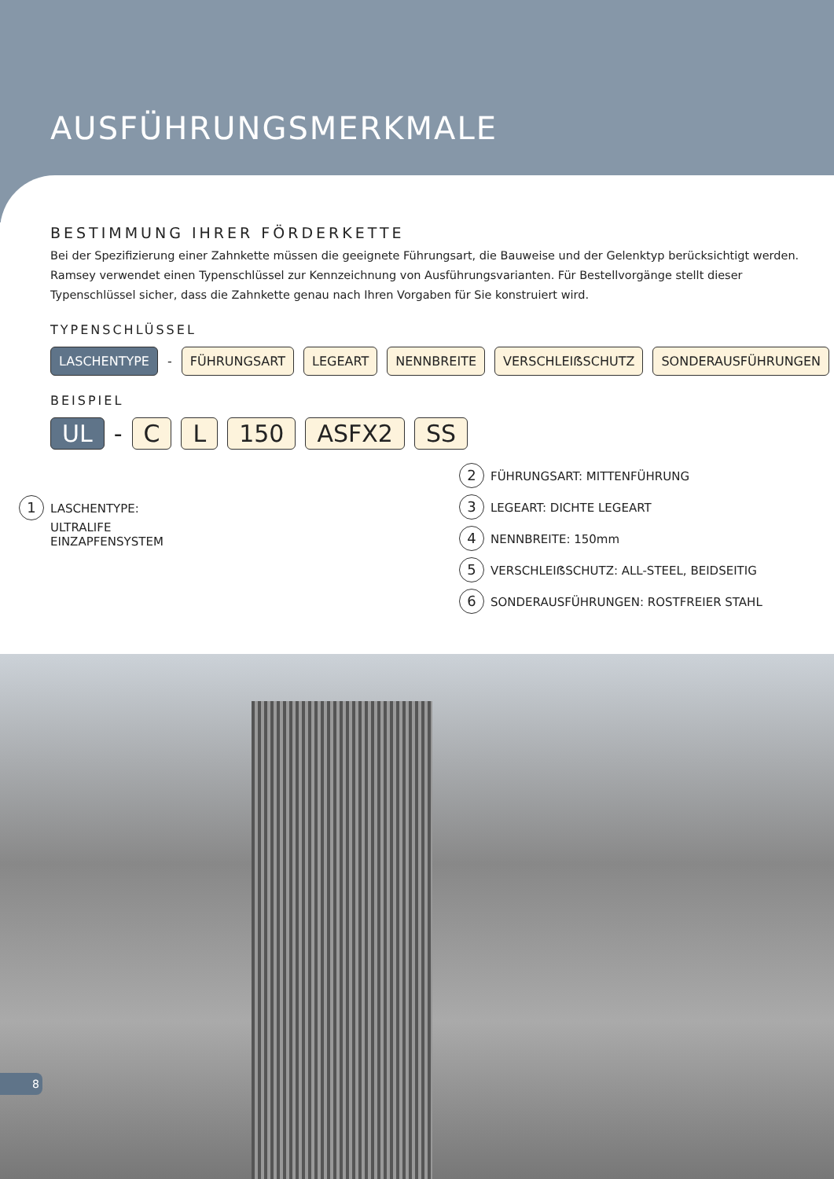AUSFÜHRUNGSMERKMALE
BESTIMMUNG IHRER FÖRDERKETTE
Bei der Spezifizierung einer Zahnkette müssen die geeignete Führungsart, die Bauweise und der Gelenktyp berücksichtigt werden. Ramsey verwendet einen Typenschlüssel zur Kennzeichnung von Ausführungsvarianten. Für Bestellvorgänge stellt dieser Typenschlüssel sicher, dass die Zahnkette genau nach Ihren Vorgaben für Sie konstruiert wird.
TYPENSCHLÜSSEL
LASCHENTYPE - FÜHRUNGSART LEGEART NENNBREITE VERSCHLEIẞSCHUTZ SONDERAUSFÜHRUNGEN
BEISPIEL
UL - C L 150 ASFX2 SS
1 LASCHENTYPE:
ULTRALIFE
EINZAPFENSYSTEM
2 FÜHRUNGSART: MITTENFÜHRUNG
3 LEGEART: DICHTE LEGEART
4 NENNBREITE: 150mm
5 VERSCHLEIẞSCHUTZ: ALL-STEEL, BEIDSEITIG
6 SONDERAUSFÜHRUNGEN: ROSTFREIER STAHL
8